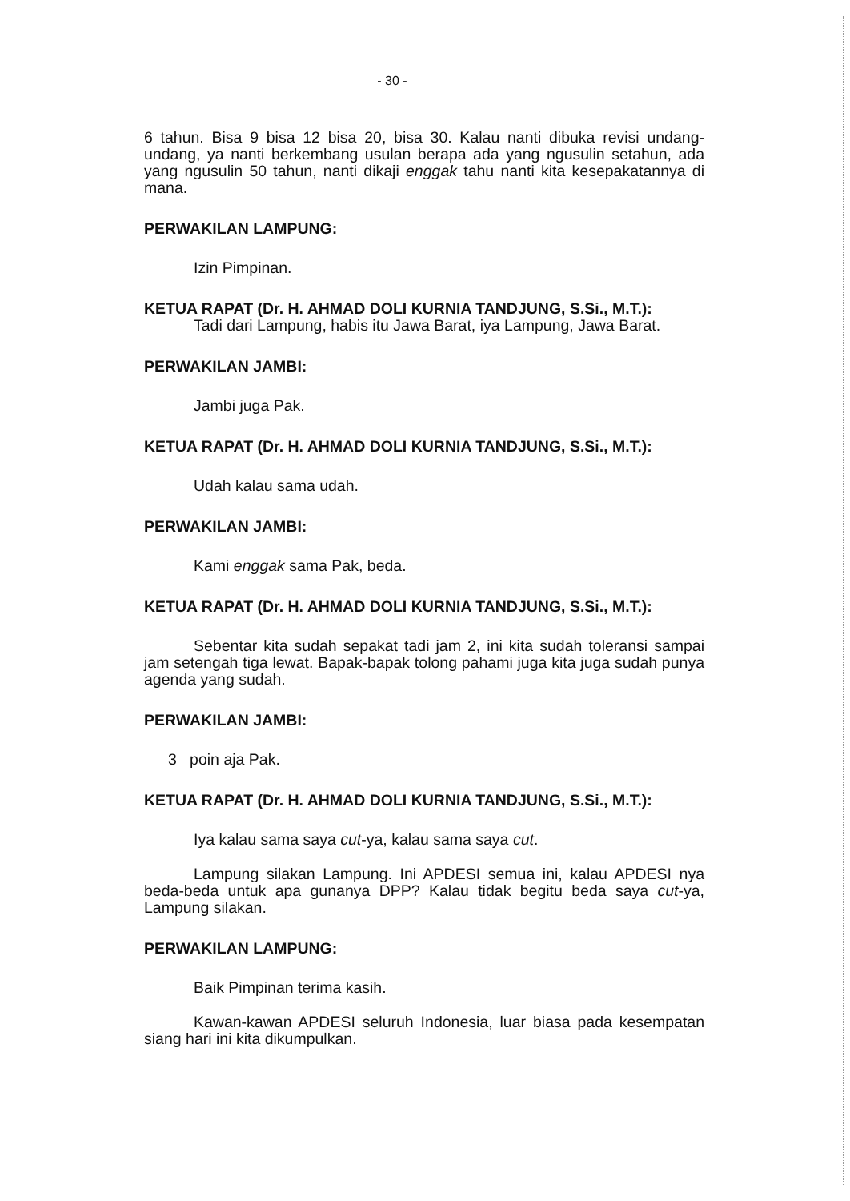- 30 -
6 tahun. Bisa 9 bisa 12 bisa 20, bisa 30. Kalau nanti dibuka revisi undang-undang, ya nanti berkembang usulan berapa ada yang ngusulin setahun, ada yang ngusulin 50 tahun, nanti dikaji enggak tahu nanti kita kesepakatannya di mana.
PERWAKILAN LAMPUNG:
Izin Pimpinan.
KETUA RAPAT (Dr. H. AHMAD DOLI KURNIA TANDJUNG, S.Si., M.T.):
Tadi dari Lampung, habis itu Jawa Barat, iya Lampung, Jawa Barat.
PERWAKILAN JAMBI:
Jambi juga Pak.
KETUA RAPAT (Dr. H. AHMAD DOLI KURNIA TANDJUNG, S.Si., M.T.):
Udah kalau sama udah.
PERWAKILAN JAMBI:
Kami enggak sama Pak, beda.
KETUA RAPAT (Dr. H. AHMAD DOLI KURNIA TANDJUNG, S.Si., M.T.):
Sebentar kita sudah sepakat tadi jam 2, ini kita sudah toleransi sampai jam setengah tiga lewat. Bapak-bapak tolong pahami juga kita juga sudah punya agenda yang sudah.
PERWAKILAN JAMBI:
3 poin aja Pak.
KETUA RAPAT (Dr. H. AHMAD DOLI KURNIA TANDJUNG, S.Si., M.T.):
Iya kalau sama saya cut-ya, kalau sama saya cut.
Lampung silakan Lampung. Ini APDESI semua ini, kalau APDESI nya beda-beda untuk apa gunanya DPP? Kalau tidak begitu beda saya cut-ya, Lampung silakan.
PERWAKILAN LAMPUNG:
Baik Pimpinan terima kasih.
Kawan-kawan APDESI seluruh Indonesia, luar biasa pada kesempatan siang hari ini kita dikumpulkan.